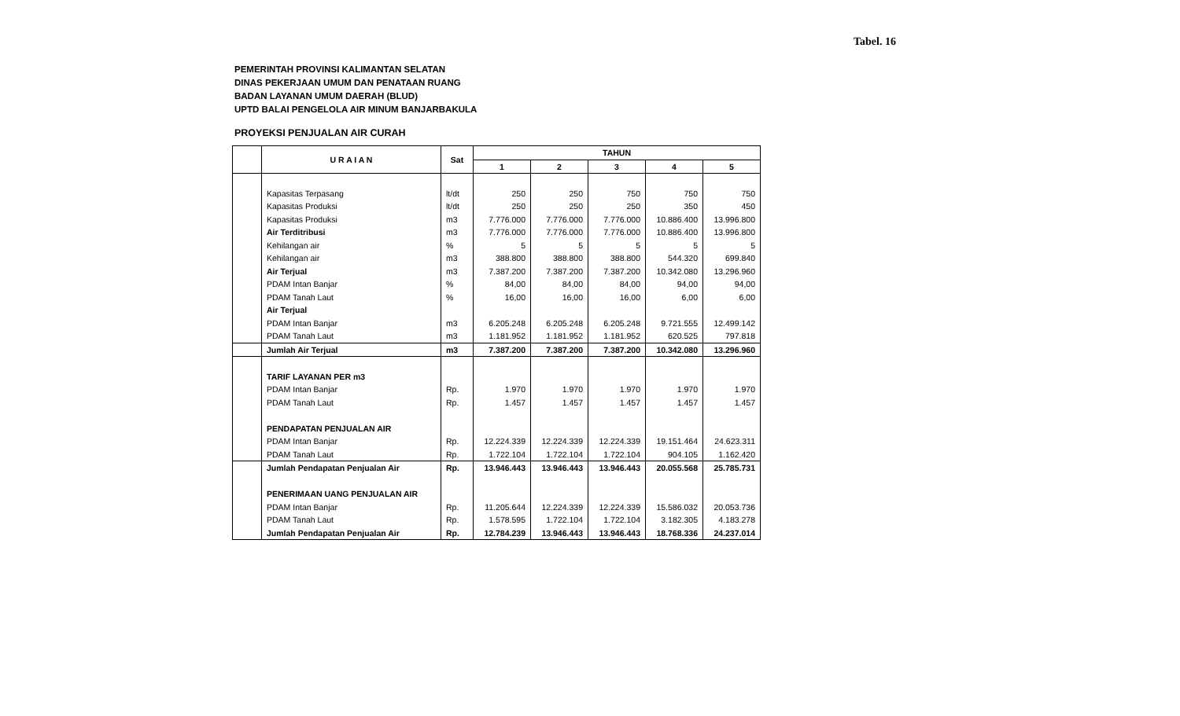Tabel. 16
PEMERINTAH PROVINSI KALIMANTAN SELATAN
DINAS PEKERJAAN UMUM DAN PENATAAN RUANG
BADAN LAYANAN UMUM DAERAH (BLUD)
UPTD BALAI PENGELOLA AIR MINUM BANJARBAKULA
PROYEKSI PENJUALAN AIR CURAH
| | U R A I A N | Sat | TAHUN | | | | |
| --- | --- | --- | --- | --- | --- | --- | --- |
| | | | 1 | 2 | 3 | 4 | 5 |
| | Kapasitas Terpasang | lt/dt | 250 | 250 | 750 | 750 | 750 |
| | Kapasitas Produksi | lt/dt | 250 | 250 | 250 | 350 | 450 |
| | Kapasitas Produksi | m3 | 7.776.000 | 7.776.000 | 7.776.000 | 10.886.400 | 13.996.800 |
| | Air Terditribusi | m3 | 7.776.000 | 7.776.000 | 7.776.000 | 10.886.400 | 13.996.800 |
| | Kehilangan air | % | 5 | 5 | 5 | 5 | 5 |
| | Kehilangan air | m3 | 388.800 | 388.800 | 388.800 | 544.320 | 699.840 |
| | Air Terjual | m3 | 7.387.200 | 7.387.200 | 7.387.200 | 10.342.080 | 13.296.960 |
| | PDAM Intan Banjar | % | 84,00 | 84,00 | 84,00 | 94,00 | 94,00 |
| | PDAM Tanah Laut | % | 16,00 | 16,00 | 16,00 | 6,00 | 6,00 |
| | Air Terjual | | | | | | |
| | PDAM Intan Banjar | m3 | 6.205.248 | 6.205.248 | 6.205.248 | 9.721.555 | 12.499.142 |
| | PDAM Tanah Laut | m3 | 1.181.952 | 1.181.952 | 1.181.952 | 620.525 | 797.818 |
| | Jumlah Air Terjual | m3 | 7.387.200 | 7.387.200 | 7.387.200 | 10.342.080 | 13.296.960 |
| | TARIF LAYANAN PER m3 | | | | | | |
| | PDAM Intan Banjar | Rp. | 1.970 | 1.970 | 1.970 | 1.970 | 1.970 |
| | PDAM Tanah Laut | Rp. | 1.457 | 1.457 | 1.457 | 1.457 | 1.457 |
| | PENDAPATAN PENJUALAN AIR | | | | | | |
| | PDAM Intan Banjar | Rp. | 12.224.339 | 12.224.339 | 12.224.339 | 19.151.464 | 24.623.311 |
| | PDAM Tanah Laut | Rp. | 1.722.104 | 1.722.104 | 1.722.104 | 904.105 | 1.162.420 |
| | Jumlah Pendapatan Penjualan Air | Rp. | 13.946.443 | 13.946.443 | 13.946.443 | 20.055.568 | 25.785.731 |
| | PENERIMAAN UANG PENJUALAN AIR | | | | | | |
| | PDAM Intan Banjar | Rp. | 11.205.644 | 12.224.339 | 12.224.339 | 15.586.032 | 20.053.736 |
| | PDAM Tanah Laut | Rp. | 1.578.595 | 1.722.104 | 1.722.104 | 3.182.305 | 4.183.278 |
| | Jumlah Pendapatan Penjualan Air | Rp. | 12.784.239 | 13.946.443 | 13.946.443 | 18.768.336 | 24.237.014 |